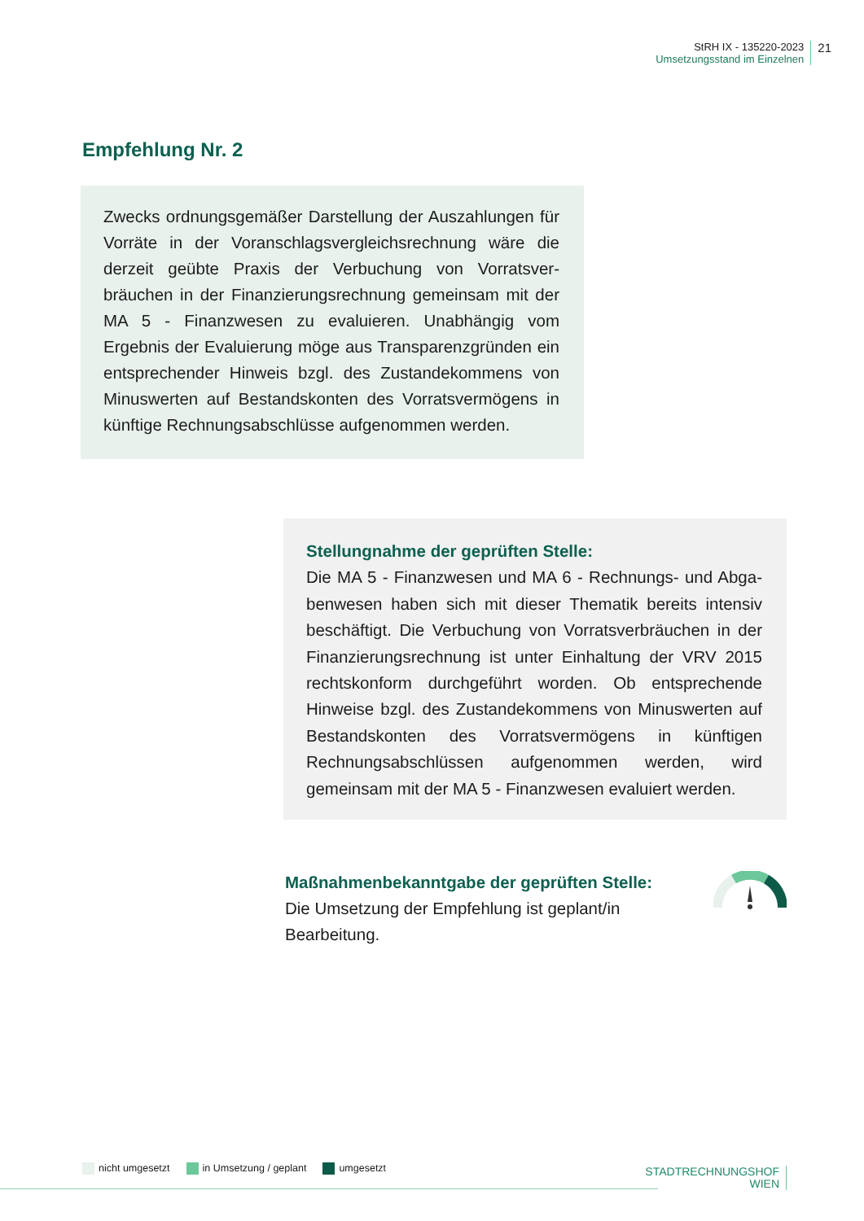StRH IX - 135220-2023
Umsetzungsstand im Einzelnen
21
Empfehlung Nr. 2
Zwecks ordnungsgemäßer Darstellung der Auszahlungen für Vorräte in der Voranschlagsvergleichsrechnung wäre die derzeit geübte Praxis der Verbuchung von Vorratsver­bräuchen in der Finanzierungsrechnung gemeinsam mit der MA 5 - Finanzwesen zu evaluieren. Unabhängig vom Ergebnis der Evaluierung möge aus Transparenzgründen ein entsprechender Hinweis bzgl. des Zustandekommens von Minuswerten auf Bestandskonten des Vorratsvermö­gens in künftige Rechnungsabschlüsse aufgenommen werden.
Stellungnahme der geprüften Stelle:
Die MA 5 - Finanzwesen und MA 6 - Rechnungs- und Abga­benwesen haben sich mit dieser Thematik bereits intensiv beschäftigt. Die Verbuchung von Vorratsverbräuchen in der Finanzierungsrechnung ist unter Einhaltung der VRV 2015 rechtskonform durchgeführt worden. Ob ent­sprechende Hinweise bzgl. des Zustandekommens von Minuswerten auf Bestandskonten des Vorratsvermögens in künftigen Rechnungsabschlüssen aufgenommen wer­den, wird gemeinsam mit der MA 5 - Finanzwesen evaluiert werden.
Maßnahmenbekanntgabe der geprüften Stelle:
Die Umsetzung der Empfehlung ist geplant/in Bearbeitung.
nicht umgesetzt in Umsetzung / geplant umgesetzt
STADTRECHNUNGSHOF
WIEN